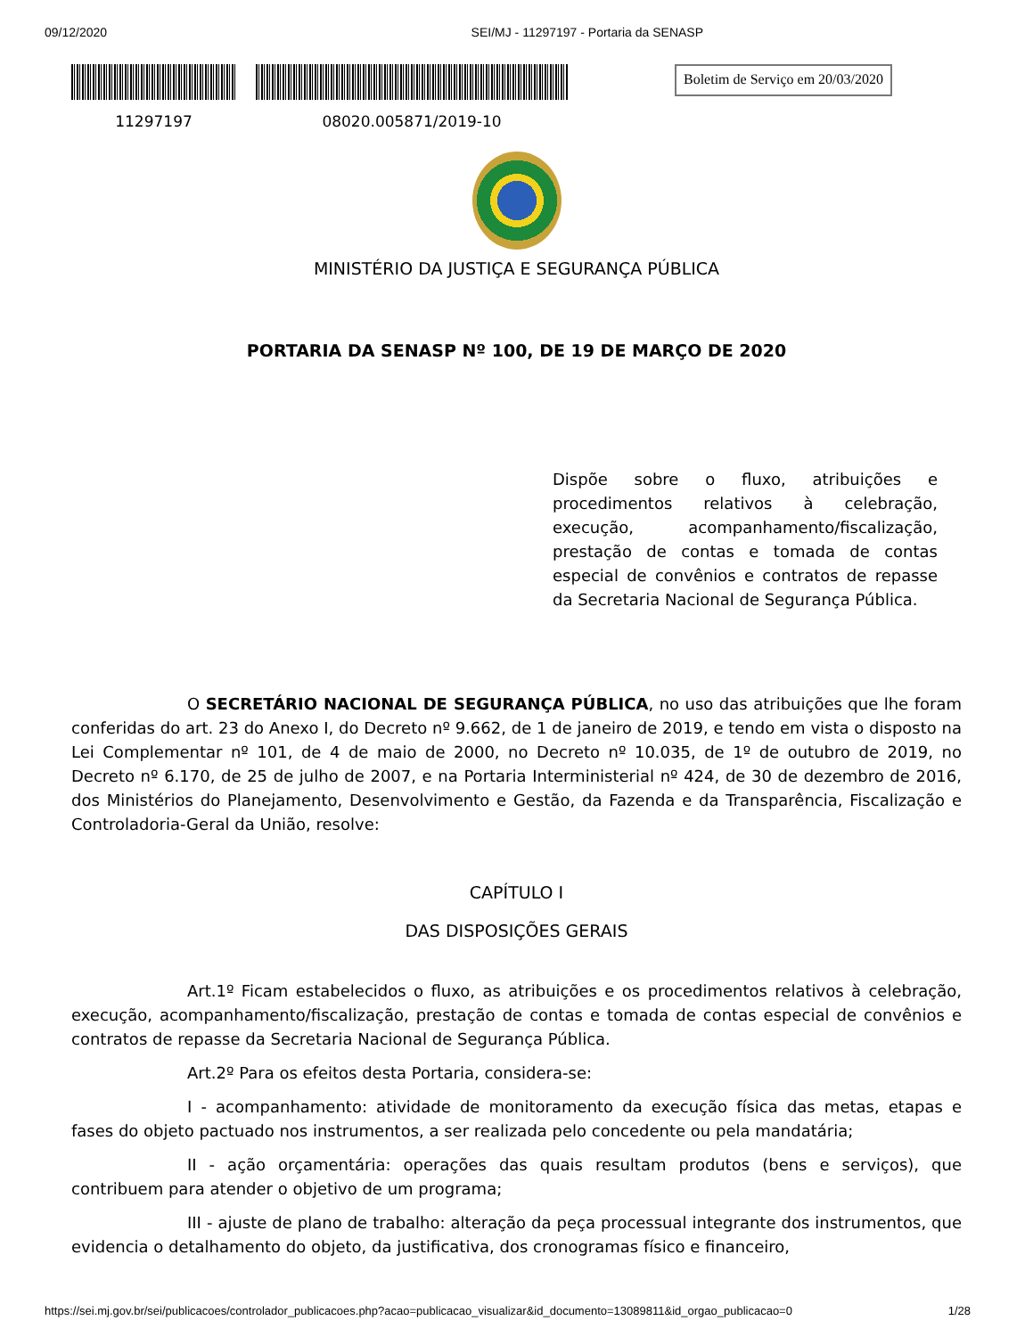09/12/2020 SEI/MJ - 11297197 - Portaria da SENASP
11297197 08020.005871/2019-10
Boletim de Serviço em 20/03/2020
MINISTÉRIO DA JUSTIÇA E SEGURANÇA PÚBLICA
PORTARIA DA SENASP Nº 100, DE 19 DE MARÇO DE 2020
Dispõe sobre o fluxo, atribuições e procedimentos relativos à celebração, execução, acompanhamento/fiscalização, prestação de contas e tomada de contas especial de convênios e contratos de repasse da Secretaria Nacional de Segurança Pública.
O SECRETÁRIO NACIONAL DE SEGURANÇA PÚBLICA, no uso das atribuições que lhe foram conferidas do art. 23 do Anexo I, do Decreto nº 9.662, de 1 de janeiro de 2019, e tendo em vista o disposto na Lei Complementar nº 101, de 4 de maio de 2000, no Decreto nº 10.035, de 1º de outubro de 2019, no Decreto nº 6.170, de 25 de julho de 2007, e na Portaria Interministerial nº 424, de 30 de dezembro de 2016, dos Ministérios do Planejamento, Desenvolvimento e Gestão, da Fazenda e da Transparência, Fiscalização e Controladoria-Geral da União, resolve:
CAPÍTULO I
DAS DISPOSIÇÕES GERAIS
Art.1º Ficam estabelecidos o fluxo, as atribuições e os procedimentos relativos à celebração, execução, acompanhamento/fiscalização, prestação de contas e tomada de contas especial de convênios e contratos de repasse da Secretaria Nacional de Segurança Pública.
Art.2º Para os efeitos desta Portaria, considera-se:
I - acompanhamento: atividade de monitoramento da execução física das metas, etapas e fases do objeto pactuado nos instrumentos, a ser realizada pelo concedente ou pela mandatária;
II - ação orçamentária: operações das quais resultam produtos (bens e serviços), que contribuem para atender o objetivo de um programa;
III - ajuste de plano de trabalho: alteração da peça processual integrante dos instrumentos, que evidencia o detalhamento do objeto, da justificativa, dos cronogramas físico e financeiro,
https://sei.mj.gov.br/sei/publicacoes/controlador_publicacoes.php?acao=publicacao_visualizar&id_documento=13089811&id_orgao_publicacao=0 1/28